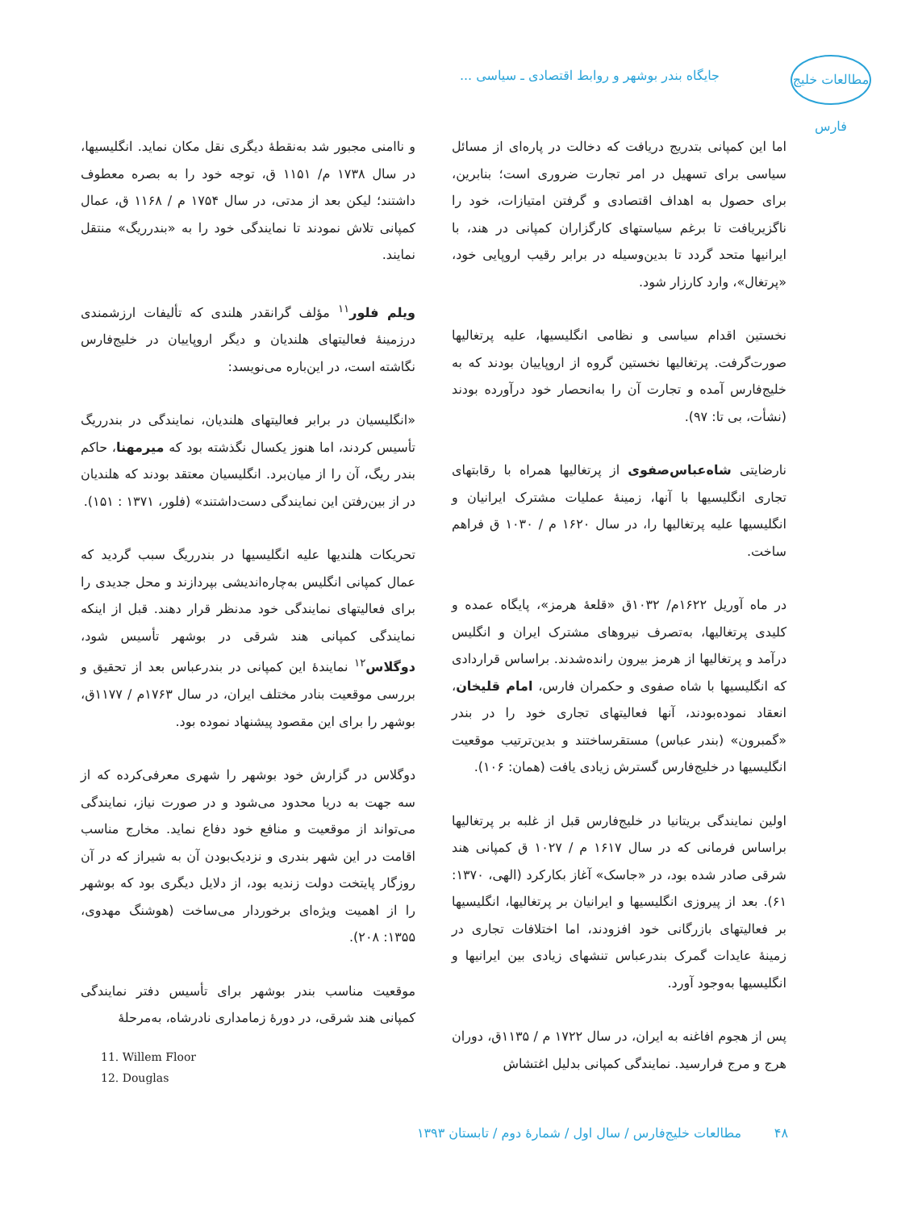مطالعات خلیج فارس
جایگاه بندر بوشهر و روابط اقتصادی ـ سیاسی ...
اما این کمپانی بتدریج دریافت که دخالت در پاره‌ای از مسائل سیاسی برای تسهیل در امر تجارت ضروری است؛ بنابرین، برای حصول به اهداف اقتصادی و گرفتن امتیازات، خود را ناگزیریافت تا برغم سیاستهای کارگزاران کمپانی در هند، با ایرانیها متحد گردد تا بدین‌وسیله در برابر رقیب اروپایی خود، «پرتغال»، وارد کارزار شود.
نخستین اقدام سیاسی و نظامی انگلیسیها، علیه پرتغالیها صورت‌گرفت. پرتغالیها نخستین گروه از اروپاییان بودند که به خلیج‌فارس آمده و تجارت آن را به‌انحصار خود درآورده بودند (نشأت، بی تا: ۹۷).
نارضایتی شاه‌عباس‌صفوی از پرتغالیها همراه با رقابتهای تجاری انگلیسیها با آنها، زمینهٔ عملیات مشترک ایرانیان و انگلیسیها علیه پرتغالیها را، در سال ۱۶۲۰ م / ۱۰۳۰ ق فراهم ساخت.
در ماه آوریل ۱۶۲۲م/ ۱۰۳۲ق «قلعهٔ هرمز»، پایگاه عمده و کلیدی پرتغالیها، به‌تصرف نیروهای مشترک ایران و انگلیس درآمد و پرتغالیها از هرمز بیرون رانده‌شدند. براساس قراردادی که انگلیسیها با شاه صفوی و حکمران فارس، امام قلیخان، انعقاد نموده‌بودند، آنها فعالیتهای تجاری خود را در بندر «گمبرون» (بندر عباس) مستقرساختند و بدین‌ترتیب موقعیت انگلیسیها در خلیج‌فارس گسترش زیادی یافت (همان: ۱۰۶).
اولین نمایندگی بریتانیا در خلیج‌فارس قبل از غلبه بر پرتغالیها براساس فرمانی که در سال ۱۶۱۷ م / ۱۰۲۷ ق کمپانی هند شرقی صادر شده بود، در «جاسک» آغاز بکارکرد (الهی، ۱۳۷۰: ۶۱). بعد از پیروزی انگلیسیها و ایرانیان بر پرتغالیها، انگلیسیها بر فعالیتهای بازرگانی خود افزودند، اما اختلافات تجاری در زمینهٔ عایدات گمرک بندرعباس تنشهای زیادی بین ایرانیها و انگلیسیها به‌وجود آورد.
پس از هجوم افاغنه به ایران، در سال ۱۷۲۲ م / ۱۱۳۵ق، دوران هرج و مرج فرارسید. نمایندگی کمپانی بدلیل اغتشاش
و ناامنی مجبور شد به‌نقطهٔ دیگری نقل مکان نماید. انگلیسیها، در سال ۱۷۳۸ م/ ۱۱۵۱ ق، توجه خود را به بصره معطوف داشتند؛ لیکن بعد از مدتی، در سال ۱۷۵۴ م / ۱۱۶۸ ق، عمال کمپانی تلاش نمودند تا نمایندگی خود را به «بندرریگ» منتقل نمایند.
ویلم فلور<sup>۱۱</sup> مؤلف گرانقدر هلندی که تألیفات ارزشمندی درزمینهٔ فعالیتهای هلندیان و دیگر اروپاییان در خلیج‌فارس نگاشته است، در این‌باره می‌نویسد:
«انگلیسیان در برابر فعالیتهای هلندیان، نمایندگی در بندرریگ تأسیس کردند، اما هنوز یکسال نگذشته بود که میرمهنا، حاکم بندر ریگ، آن را از میان‌برد. انگلیسیان معتقد بودند که هلندیان در از بین‌رفتن این نمایندگی دست‌داشتند» (فلور، ۱۳۷۱ : ۱۵۱).
تحریکات هلندیها علیه انگلیسیها در بندرریگ سبب گردید که عمال کمپانی انگلیس به‌چاره‌اندیشی بپردازند و محل جدیدی را برای فعالیتهای نمایندگی خود مدنظر قرار دهند. قبل از اینکه نمایندگی کمپانی هند شرقی در بوشهر تأسیس شود، دوگلاس<sup>۱۲</sup> نمایندهٔ این کمپانی در بندرعباس بعد از تحقیق و بررسی موقعیت بنادر مختلف ایران، در سال ۱۷۶۳م / ۱۱۷۷ق، بوشهر را برای این مقصود پیشنهاد نموده بود.
دوگلاس در گزارش خود بوشهر را شهری معرفی‌کرده که از سه جهت به دریا محدود می‌شود و در صورت نیاز، نمایندگی می‌تواند از موقعیت و منافع خود دفاع نماید. مخارج مناسب اقامت در این شهر بندری و نزدیک‌بودن آن به شیراز که در آن روزگار پایتخت دولت زندیه بود، از دلایل دیگری بود که بوشهر را از اهمیت ویژه‌ای برخوردار می‌ساخت (هوشنگ مهدوی، ۱۳۵۵: ۲۰۸).
موقعیت مناسب بندر بوشهر برای تأسیس دفتر نمایندگی کمپانی هند شرقی، در دورهٔ زمامداری نادرشاه، به‌مرحلهٔ
11. Willem Floor
12. Douglas
۴۸ مطالعات خلیج‌فارس / سال اول / شمارهٔ دوم / تابستان ۱۳۹۳